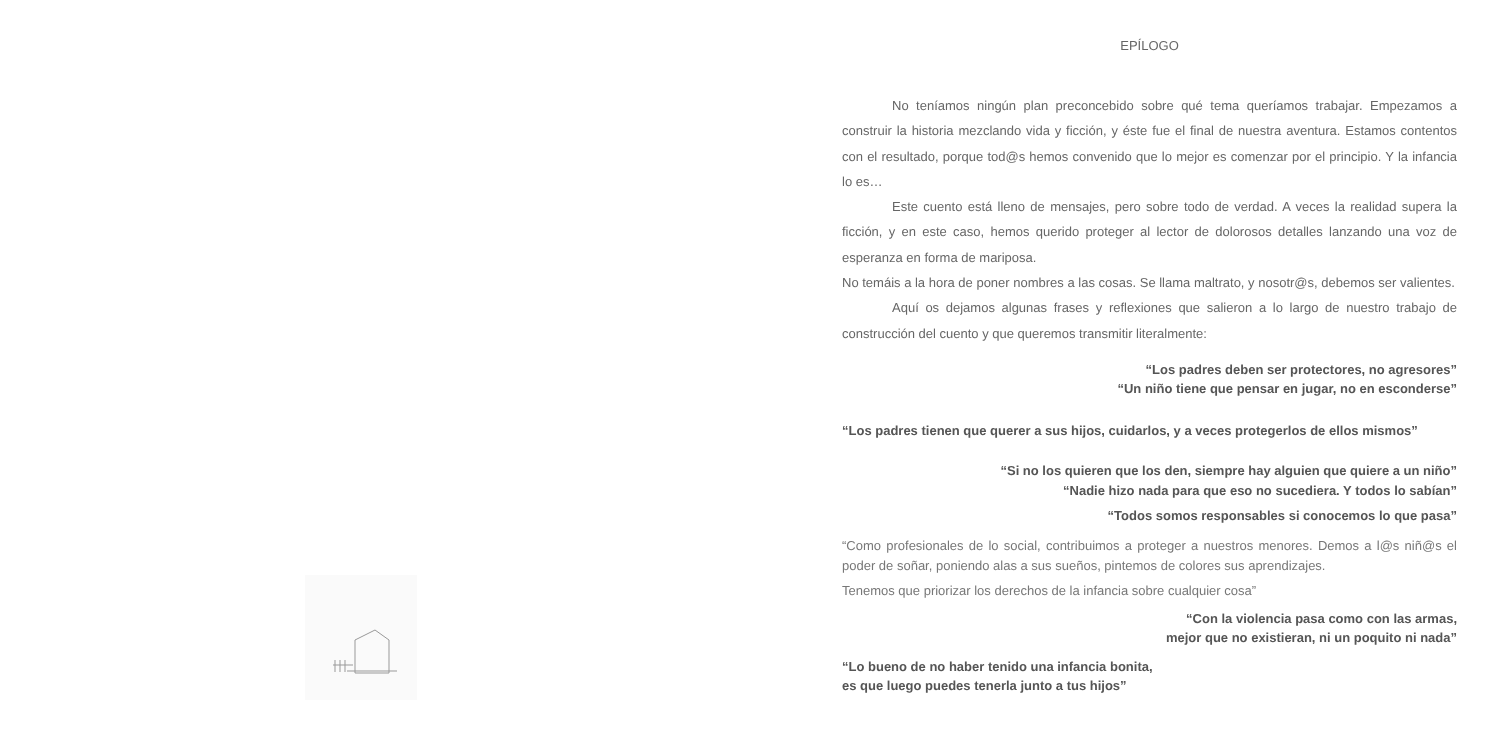EPÍLOGO
No teníamos ningún plan preconcebido sobre qué tema queríamos trabajar. Empezamos a construir la historia mezclando vida y ficción, y éste fue el final de nuestra aventura. Estamos contentos con el resultado, porque tod@s hemos convenido que lo mejor es comenzar por el principio. Y la infancia lo es…
Este cuento está lleno de mensajes, pero sobre todo de verdad. A veces la realidad supera la ficción, y en este caso, hemos querido proteger al lector de dolorosos detalles lanzando una voz de esperanza en forma de mariposa.
No temáis a la hora de poner nombres a las cosas. Se llama maltrato, y nosotr@s, debemos ser valientes.
Aquí os dejamos algunas frases y reflexiones que salieron a lo largo de nuestro trabajo de construcción del cuento y que queremos transmitir literalmente:
“Los padres deben ser protectores, no agresores”
“Un niño tiene que pensar en jugar, no en esconderse”
“Los padres tienen que querer a sus hijos, cuidarlos, y a veces protegerlos de ellos mismos”
“Si no los quieren que los den, siempre hay alguien que quiere a un niño”
“Nadie hizo nada para que eso no sucediera. Y todos lo sabían”
“Todos somos responsables si conocemos lo que pasa”
“Como profesionales de lo social, contribuimos a proteger a nuestros menores. Demos a l@s niñ@s el poder de soñar, poniendo alas a sus sueños, pintemos de colores sus aprendizajes.
Tenemos que priorizar los derechos de la infancia sobre cualquier cosa”
“Con la violencia pasa como con las armas,
mejor que no existieran, ni un poquito ni nada”
“Lo bueno de no haber tenido una infancia bonita,
es que luego puedes tenerla junto a tus hijos”